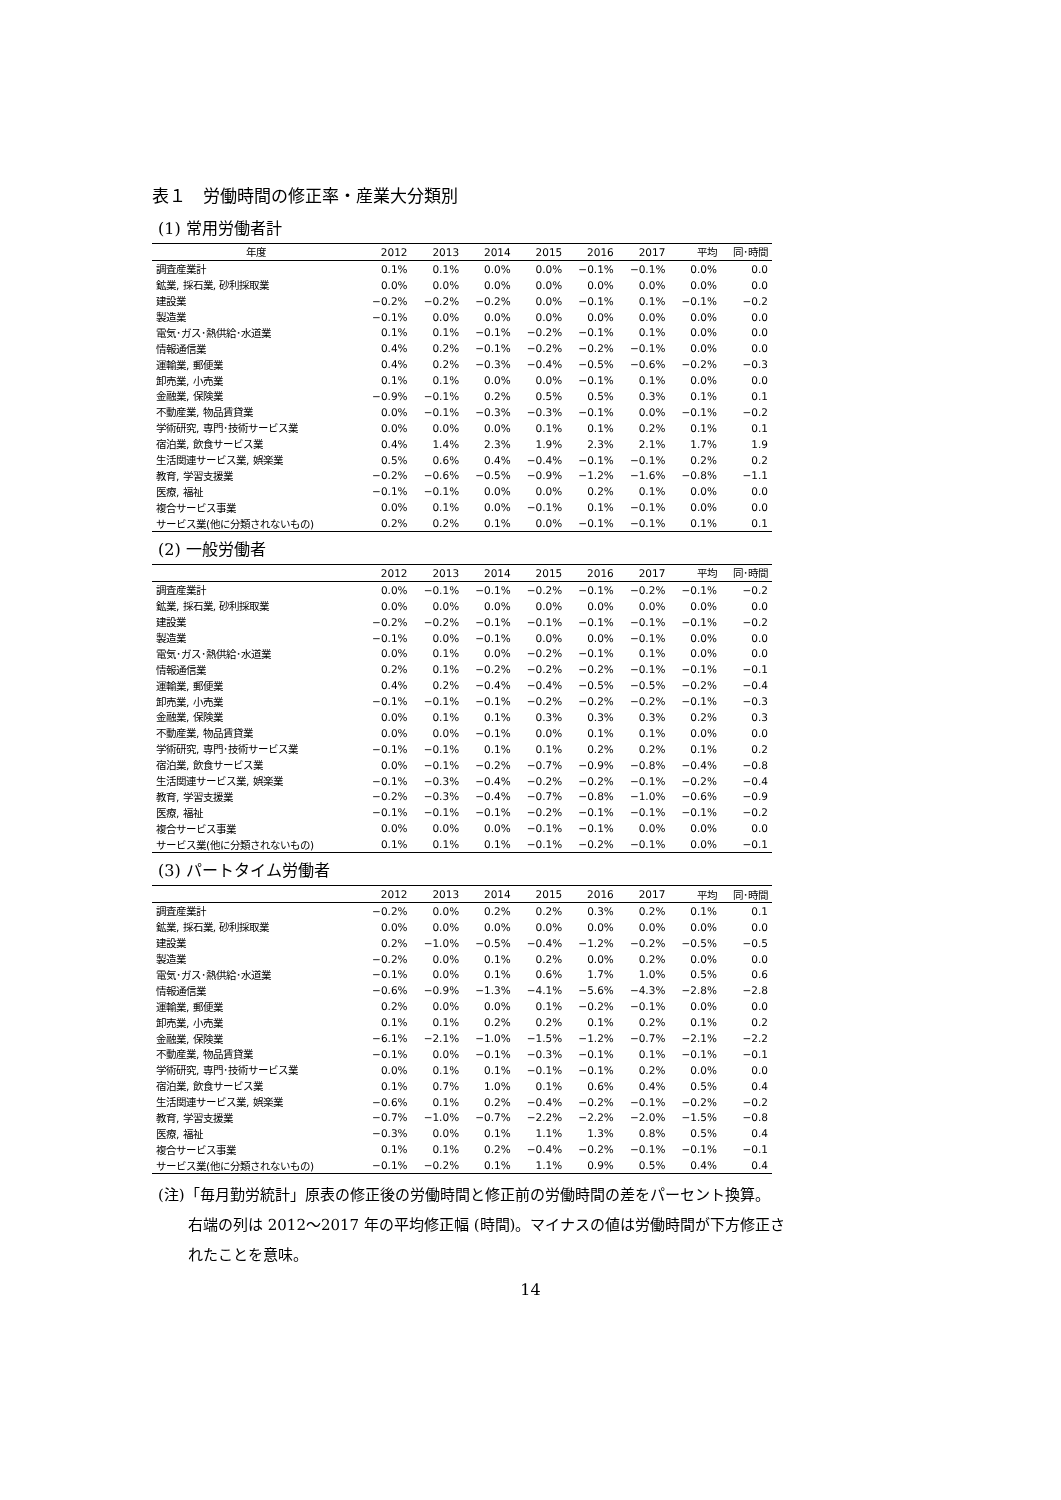表１　労働時間の修正率・産業大分類別
(1) 常用労働者計
| 年度 | 2012 | 2013 | 2014 | 2015 | 2016 | 2017 | 平均 | 同･時間 |
| --- | --- | --- | --- | --- | --- | --- | --- | --- |
| 調査産業計 | 0.1% | 0.1% | 0.0% | 0.0% | −0.1% | −0.1% | 0.0% | 0.0 |
| 鉱業, 採石業, 砂利採取業 | 0.0% | 0.0% | 0.0% | 0.0% | 0.0% | 0.0% | 0.0% | 0.0 |
| 建設業 | −0.2% | −0.2% | −0.2% | 0.0% | −0.1% | 0.1% | −0.1% | −0.2 |
| 製造業 | −0.1% | 0.0% | 0.0% | 0.0% | 0.0% | 0.0% | 0.0% | 0.0 |
| 電気･ガス･熱供給･水道業 | 0.1% | 0.1% | −0.1% | −0.2% | −0.1% | 0.1% | 0.0% | 0.0 |
| 情報通信業 | 0.4% | 0.2% | −0.1% | −0.2% | −0.2% | −0.1% | 0.0% | 0.0 |
| 運輸業, 郵便業 | 0.4% | 0.2% | −0.3% | −0.4% | −0.5% | −0.6% | −0.2% | −0.3 |
| 卸売業, 小売業 | 0.1% | 0.1% | 0.0% | 0.0% | −0.1% | 0.1% | 0.0% | 0.0 |
| 金融業, 保険業 | −0.9% | −0.1% | 0.2% | 0.5% | 0.5% | 0.3% | 0.1% | 0.1 |
| 不動産業, 物品賃貸業 | 0.0% | −0.1% | −0.3% | −0.3% | −0.1% | 0.0% | −0.1% | −0.2 |
| 学術研究, 専門･技術サービス業 | 0.0% | 0.0% | 0.0% | 0.1% | 0.1% | 0.2% | 0.1% | 0.1 |
| 宿泊業, 飲食サービス業 | 0.4% | 1.4% | 2.3% | 1.9% | 2.3% | 2.1% | 1.7% | 1.9 |
| 生活関連サービス業, 娯楽業 | 0.5% | 0.6% | 0.4% | −0.4% | −0.1% | −0.1% | 0.2% | 0.2 |
| 教育, 学習支援業 | −0.2% | −0.6% | −0.5% | −0.9% | −1.2% | −1.6% | −0.8% | −1.1 |
| 医療, 福祉 | −0.1% | −0.1% | 0.0% | 0.0% | 0.2% | 0.1% | 0.0% | 0.0 |
| 複合サービス事業 | 0.0% | 0.1% | 0.0% | −0.1% | 0.1% | −0.1% | 0.0% | 0.0 |
| サービス業(他に分類されないもの) | 0.2% | 0.2% | 0.1% | 0.0% | −0.1% | −0.1% | 0.1% | 0.1 |
(2) 一般労働者
| | 2012 | 2013 | 2014 | 2015 | 2016 | 2017 | 平均 | 同･時間 |
| --- | --- | --- | --- | --- | --- | --- | --- | --- |
| 調査産業計 | 0.0% | −0.1% | −0.1% | −0.2% | −0.1% | −0.2% | −0.1% | −0.2 |
| 鉱業, 採石業, 砂利採取業 | 0.0% | 0.0% | 0.0% | 0.0% | 0.0% | 0.0% | 0.0% | 0.0 |
| 建設業 | −0.2% | −0.2% | −0.1% | −0.1% | −0.1% | −0.1% | −0.1% | −0.2 |
| 製造業 | −0.1% | 0.0% | −0.1% | 0.0% | 0.0% | −0.1% | 0.0% | 0.0 |
| 電気･ガス･熱供給･水道業 | 0.0% | 0.1% | 0.0% | −0.2% | −0.1% | 0.1% | 0.0% | 0.0 |
| 情報通信業 | 0.2% | 0.1% | −0.2% | −0.2% | −0.2% | −0.1% | −0.1% | −0.1 |
| 運輸業, 郵便業 | 0.4% | 0.2% | −0.4% | −0.4% | −0.5% | −0.5% | −0.2% | −0.4 |
| 卸売業, 小売業 | −0.1% | −0.1% | −0.1% | −0.2% | −0.2% | −0.2% | −0.1% | −0.3 |
| 金融業, 保険業 | 0.0% | 0.1% | 0.1% | 0.3% | 0.3% | 0.3% | 0.2% | 0.3 |
| 不動産業, 物品賃貸業 | 0.0% | 0.0% | −0.1% | 0.0% | 0.1% | 0.1% | 0.0% | 0.0 |
| 学術研究, 専門･技術サービス業 | −0.1% | −0.1% | 0.1% | 0.1% | 0.2% | 0.2% | 0.1% | 0.2 |
| 宿泊業, 飲食サービス業 | 0.0% | −0.1% | −0.2% | −0.7% | −0.9% | −0.8% | −0.4% | −0.8 |
| 生活関連サービス業, 娯楽業 | −0.1% | −0.3% | −0.4% | −0.2% | −0.2% | −0.1% | −0.2% | −0.4 |
| 教育, 学習支援業 | −0.2% | −0.3% | −0.4% | −0.7% | −0.8% | −1.0% | −0.6% | −0.9 |
| 医療, 福祉 | −0.1% | −0.1% | −0.1% | −0.2% | −0.1% | −0.1% | −0.1% | −0.2 |
| 複合サービス事業 | 0.0% | 0.0% | 0.0% | −0.1% | −0.1% | 0.0% | 0.0% | 0.0 |
| サービス業(他に分類されないもの) | 0.1% | 0.1% | 0.1% | −0.1% | −0.2% | −0.1% | 0.0% | −0.1 |
(3) パートタイム労働者
| | 2012 | 2013 | 2014 | 2015 | 2016 | 2017 | 平均 | 同･時間 |
| --- | --- | --- | --- | --- | --- | --- | --- | --- |
| 調査産業計 | −0.2% | 0.0% | 0.2% | 0.2% | 0.3% | 0.2% | 0.1% | 0.1 |
| 鉱業, 採石業, 砂利採取業 | 0.0% | 0.0% | 0.0% | 0.0% | 0.0% | 0.0% | 0.0% | 0.0 |
| 建設業 | 0.2% | −1.0% | −0.5% | −0.4% | −1.2% | −0.2% | −0.5% | −0.5 |
| 製造業 | −0.2% | 0.0% | 0.1% | 0.2% | 0.0% | 0.2% | 0.0% | 0.0 |
| 電気･ガス･熱供給･水道業 | −0.1% | 0.0% | 0.1% | 0.6% | 1.7% | 1.0% | 0.5% | 0.6 |
| 情報通信業 | −0.6% | −0.9% | −1.3% | −4.1% | −5.6% | −4.3% | −2.8% | −2.8 |
| 運輸業, 郵便業 | 0.2% | 0.0% | 0.0% | 0.1% | −0.2% | −0.1% | 0.0% | 0.0 |
| 卸売業, 小売業 | 0.1% | 0.1% | 0.2% | 0.2% | 0.1% | 0.2% | 0.1% | 0.2 |
| 金融業, 保険業 | −6.1% | −2.1% | −1.0% | −1.5% | −1.2% | −0.7% | −2.1% | −2.2 |
| 不動産業, 物品賃貸業 | −0.1% | 0.0% | −0.1% | −0.3% | −0.1% | 0.1% | −0.1% | −0.1 |
| 学術研究, 専門･技術サービス業 | 0.0% | 0.1% | 0.1% | −0.1% | −0.1% | 0.2% | 0.0% | 0.0 |
| 宿泊業, 飲食サービス業 | 0.1% | 0.7% | 1.0% | 0.1% | 0.6% | 0.4% | 0.5% | 0.4 |
| 生活関連サービス業, 娯楽業 | −0.6% | 0.1% | 0.2% | −0.4% | −0.2% | −0.1% | −0.2% | −0.2 |
| 教育, 学習支援業 | −0.7% | −1.0% | −0.7% | −2.2% | −2.2% | −2.0% | −1.5% | −0.8 |
| 医療, 福祉 | −0.3% | 0.0% | 0.1% | 1.1% | 1.3% | 0.8% | 0.5% | 0.4 |
| 複合サービス事業 | 0.1% | 0.1% | 0.2% | −0.4% | −0.2% | −0.1% | −0.1% | −0.1 |
| サービス業(他に分類されないもの) | −0.1% | −0.2% | 0.1% | 1.1% | 0.9% | 0.5% | 0.4% | 0.4 |
(注)「毎月勤労統計」原表の修正後の労働時間と修正前の労働時間の差をパーセント換算。
右端の列は 2012～2017 年の平均修正幅 (時間)。マイナスの値は労働時間が下方修正さ
れたことを意味。
14